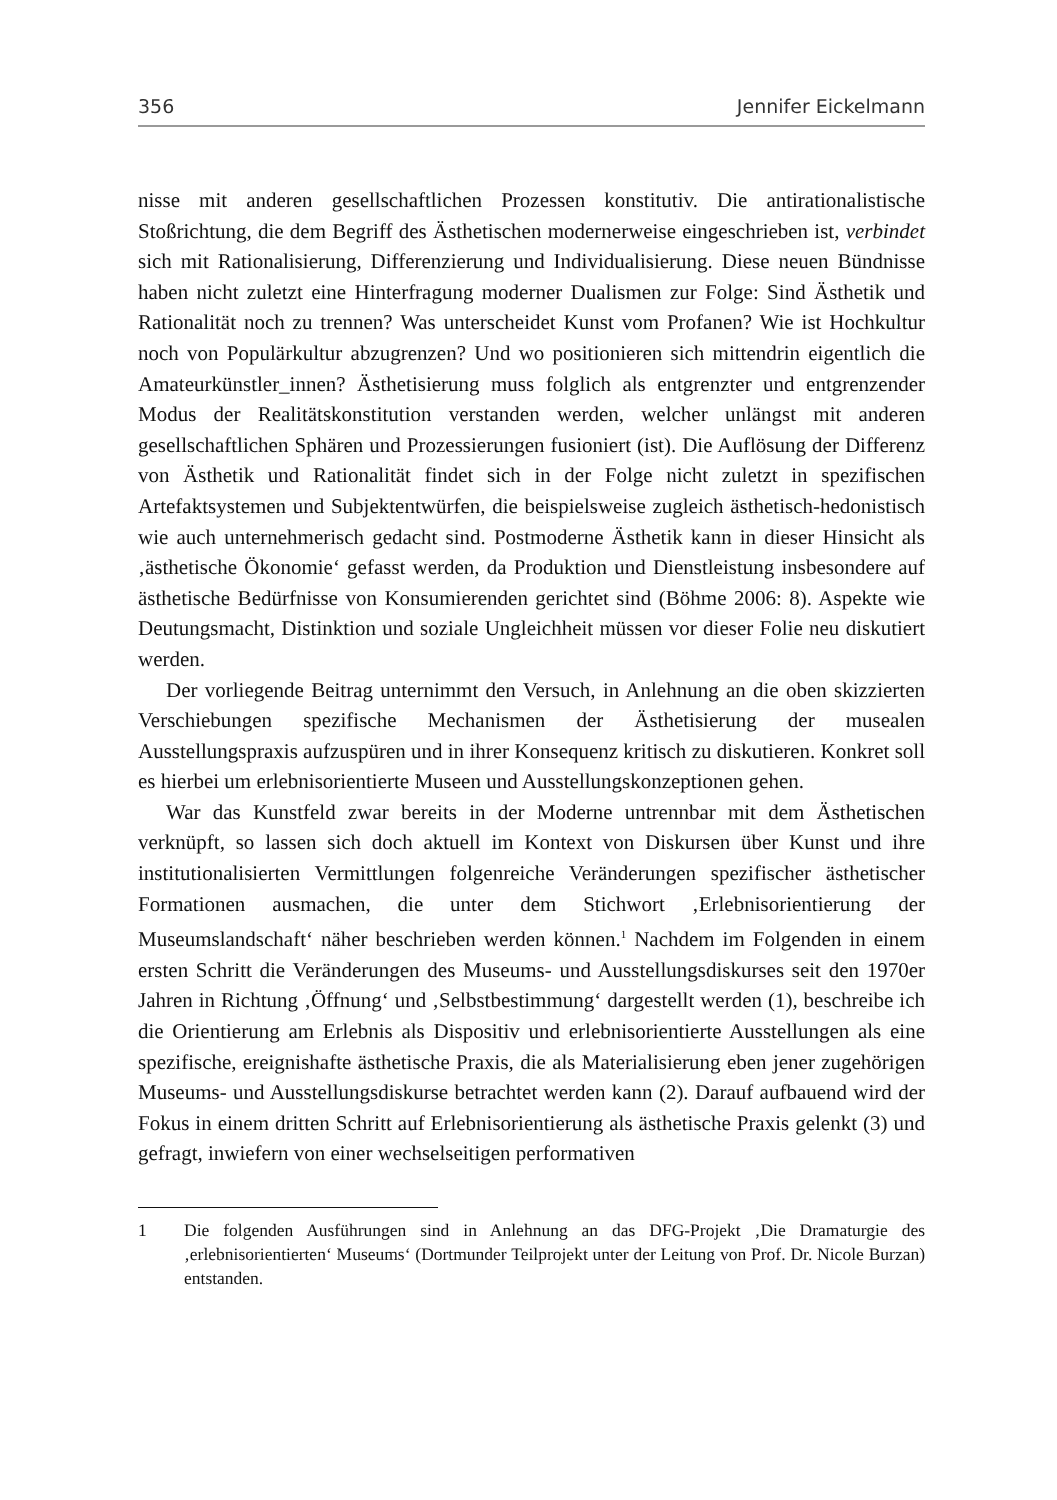356 Jennifer Eickelmann
nisse mit anderen gesellschaftlichen Prozessen konstitutiv. Die antirationalistische Stoßrichtung, die dem Begriff des Ästhetischen modernerweise eingeschrieben ist, verbindet sich mit Rationalisierung, Differenzierung und Individualisierung. Diese neuen Bündnisse haben nicht zuletzt eine Hinterfragung moderner Dualismen zur Folge: Sind Ästhetik und Rationalität noch zu trennen? Was unterscheidet Kunst vom Profanen? Wie ist Hochkultur noch von Populärkultur abzugrenzen? Und wo positionieren sich mittendrin eigentlich die Amateurkünstler_innen? Ästhetisierung muss folglich als entgrenzter und entgrenzender Modus der Realitätskonstitution verstanden werden, welcher unlängst mit anderen gesellschaftlichen Sphären und Prozessierungen fusioniert (ist). Die Auflösung der Differenz von Ästhetik und Rationalität findet sich in der Folge nicht zuletzt in spezifischen Artefaktsystemen und Subjektentwürfen, die beispielsweise zugleich ästhetisch-hedonistisch wie auch unternehmerisch gedacht sind. Postmoderne Ästhetik kann in dieser Hinsicht als ‚ästhetische Ökonomie‘ gefasst werden, da Produktion und Dienstleistung insbesondere auf ästhetische Bedürfnisse von Konsumierenden gerichtet sind (Böhme 2006: 8). Aspekte wie Deutungsmacht, Distinktion und soziale Ungleichheit müssen vor dieser Folie neu diskutiert werden.
Der vorliegende Beitrag unternimmt den Versuch, in Anlehnung an die oben skizzierten Verschiebungen spezifische Mechanismen der Ästhetisierung der musealen Ausstellungspraxis aufzuspüren und in ihrer Konsequenz kritisch zu diskutieren. Konkret soll es hierbei um erlebnisorientierte Museen und Ausstellungskonzeptionen gehen.
War das Kunstfeld zwar bereits in der Moderne untrennbar mit dem Ästhetischen verknüpft, so lassen sich doch aktuell im Kontext von Diskursen über Kunst und ihre institutionalisierten Vermittlungen folgenreiche Veränderungen spezifischer ästhetischer Formationen ausmachen, die unter dem Stichwort ‚Erlebnisorientierung der Museumslandschaft‘ näher beschrieben werden können.<sup>1</sup> Nachdem im Folgenden in einem ersten Schritt die Veränderungen des Museums- und Ausstellungsdiskurses seit den 1970er Jahren in Richtung ‚Öffnung‘ und ‚Selbstbestimmung‘ dargestellt werden (1), beschreibe ich die Orientierung am Erlebnis als Dispositiv und erlebnisorientierte Ausstellungen als eine spezifische, ereignishafte ästhetische Praxis, die als Materialisierung eben jener zugehörigen Museums- und Ausstellungsdiskurse betrachtet werden kann (2). Darauf aufbauend wird der Fokus in einem dritten Schritt auf Erlebnisorientierung als ästhetische Praxis gelenkt (3) und gefragt, inwiefern von einer wechselseitigen performativen
1 Die folgenden Ausführungen sind in Anlehnung an das DFG-Projekt ‚Die Dramaturgie des ‚erlebnisorientierten‘ Museums‘ (Dortmunder Teilprojekt unter der Leitung von Prof. Dr. Nicole Burzan) entstanden.